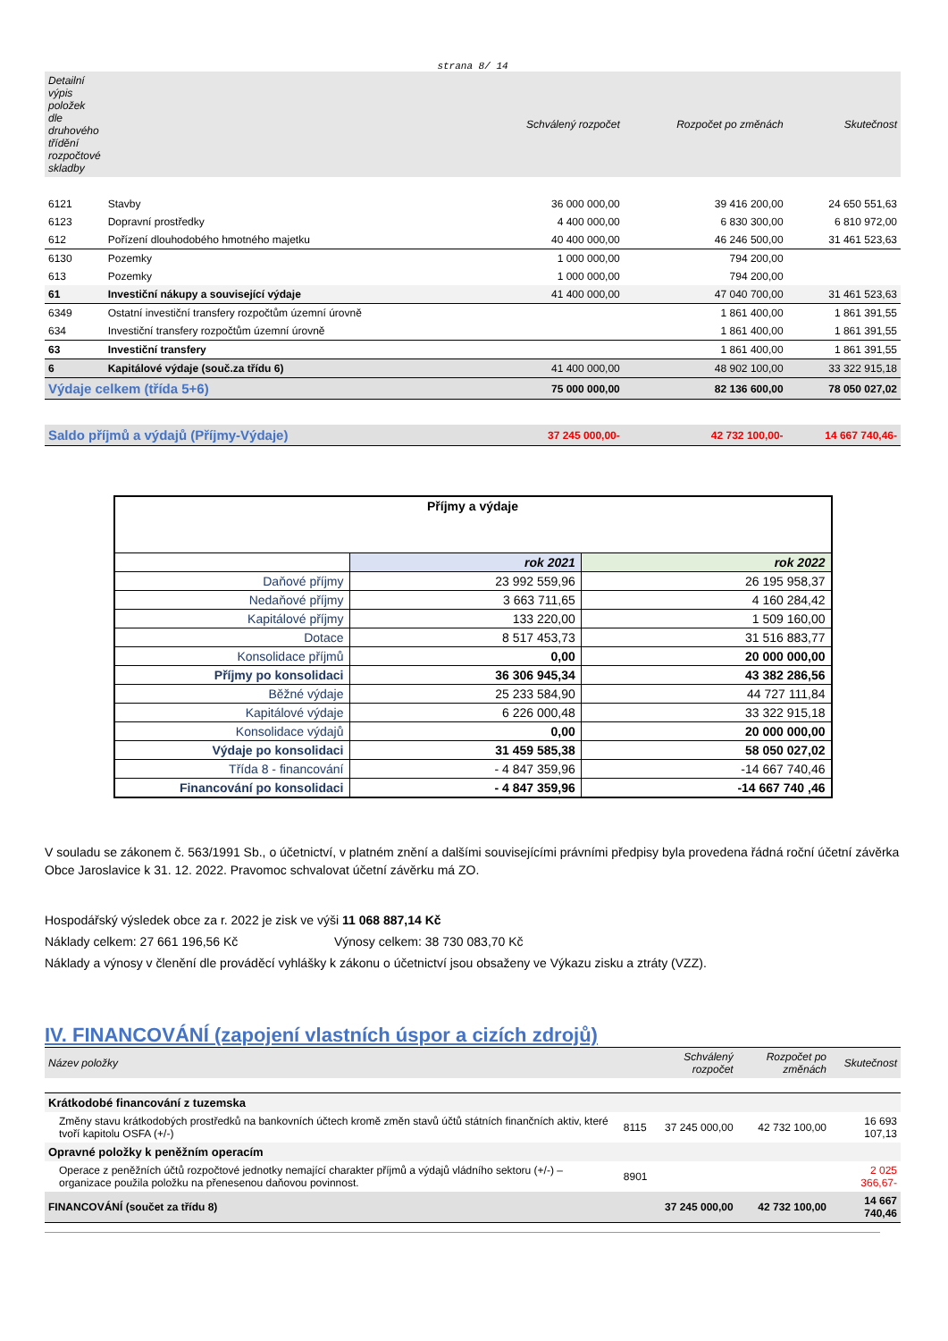strana 8/ 14
| Detailní výpis položek dle druhového třídění rozpočtové skladby | | Schválený rozpočet | Rozpočet po změnách | Skutečnost |
| --- | --- | --- | --- | --- |
| 6121 | Stavby | 36 000 000,00 | 39 416 200,00 | 24 650 551,63 |
| 6123 | Dopravní prostředky | 4 400 000,00 | 6 830 300,00 | 6 810 972,00 |
| 612 | Pořízení dlouhodobého hmotného majetku | 40 400 000,00 | 46 246 500,00 | 31 461 523,63 |
| 6130 | Pozemky | 1 000 000,00 | 794 200,00 | |
| 613 | Pozemky | 1 000 000,00 | 794 200,00 | |
| 61 | Investiční nákupy a související výdaje | 41 400 000,00 | 47 040 700,00 | 31 461 523,63 |
| 6349 | Ostatní investiční transfery rozpočtům územní úrovně | | 1 861 400,00 | 1 861 391,55 |
| 634 | Investiční transfery rozpočtům územní úrovně | | 1 861 400,00 | 1 861 391,55 |
| 63 | Investiční transfery | | 1 861 400,00 | 1 861 391,55 |
| 6 | Kapitálové výdaje (souč.za třídu 6) | 41 400 000,00 | 48 902 100,00 | 33 322 915,18 |
| Výdaje celkem (třída 5+6) | | 75 000 000,00 | 82 136 600,00 | 78 050 027,02 |
| Saldo příjmů a výdajů (Příjmy-Výdaje) | | 37 245 000,00- | 42 732 100,00- | 14 667 740,46- |
| Příjmy a výdaje | | |
| | rok 2021 | rok 2022 |
| Daňové příjmy | 23 992 559,96 | 26 195 958,37 |
| Nedaňové příjmy | 3 663 711,65 | 4 160 284,42 |
| Kapitálové příjmy | 133 220,00 | 1 509 160,00 |
| Dotace | 8 517 453,73 | 31 516 883,77 |
| Konsolidace příjmů | 0,00 | 20 000 000,00 |
| Příjmy po konsolidaci | 36 306 945,34 | 43 382 286,56 |
| Běžné výdaje | 25 233 584,90 | 44 727 111,84 |
| Kapitálové výdaje | 6 226 000,48 | 33 322 915,18 |
| Konsolidace výdajů | 0,00 | 20 000 000,00 |
| Výdaje po konsolidaci | 31 459 585,38 | 58 050 027,02 |
| Třída 8 - financování | - 4 847 359,96 | -14 667 740,46 |
| Financování po konsolidaci | - 4 847 359,96 | -14 667 740 ,46 |
V souladu se zákonem č. 563/1991 Sb., o účetnictví, v platném znění a dalšími souvisejícími právními předpisy byla provedena řádná roční účetní závěrka Obce Jaroslavice k 31. 12. 2022. Pravomoc schvalovat účetní závěrku má ZO.
Hospodářský výsledek obce za r. 2022 je zisk ve výši 11 068 887,14 Kč
Náklady celkem: 27 661 196,56 Kč Výnosy celkem: 38 730 083,70 Kč
Náklady a výnosy v členění dle prováděcí vyhlášky k zákonu o účetnictví jsou obsaženy ve Výkazu zisku a ztráty (VZZ).
IV. FINANCOVÁNÍ (zapojení vlastních úspor a cizích zdrojů)
| Název položky | | Schválený rozpočet | Rozpočet po změnách | Skutečnost |
| --- | --- | --- | --- | --- |
| Krátkodobé financování z tuzemska | | | | |
| Změny stavu krátkodobých prostředků na bankovních účtech kromě změn stavů účtů státních finančních aktiv, které tvoří kapitolu OSFA (+/-) | 8115 | 37 245 000,00 | 42 732 100,00 | 16 693 107,13 |
| Opravné položky k peněžním operacím | | | | |
| Operace z peněžních účtů rozpočtové jednotky nemající charakter příjmů a výdajů vládního sektoru (+/-) – organizace použila položku na přenesenou daňovou povinnost. | 8901 | | | 2 025 366,67- |
| FINANCOVÁNÍ (součet za třídu 8) | | 37 245 000,00 | 42 732 100,00 | 14 667 740,46 |